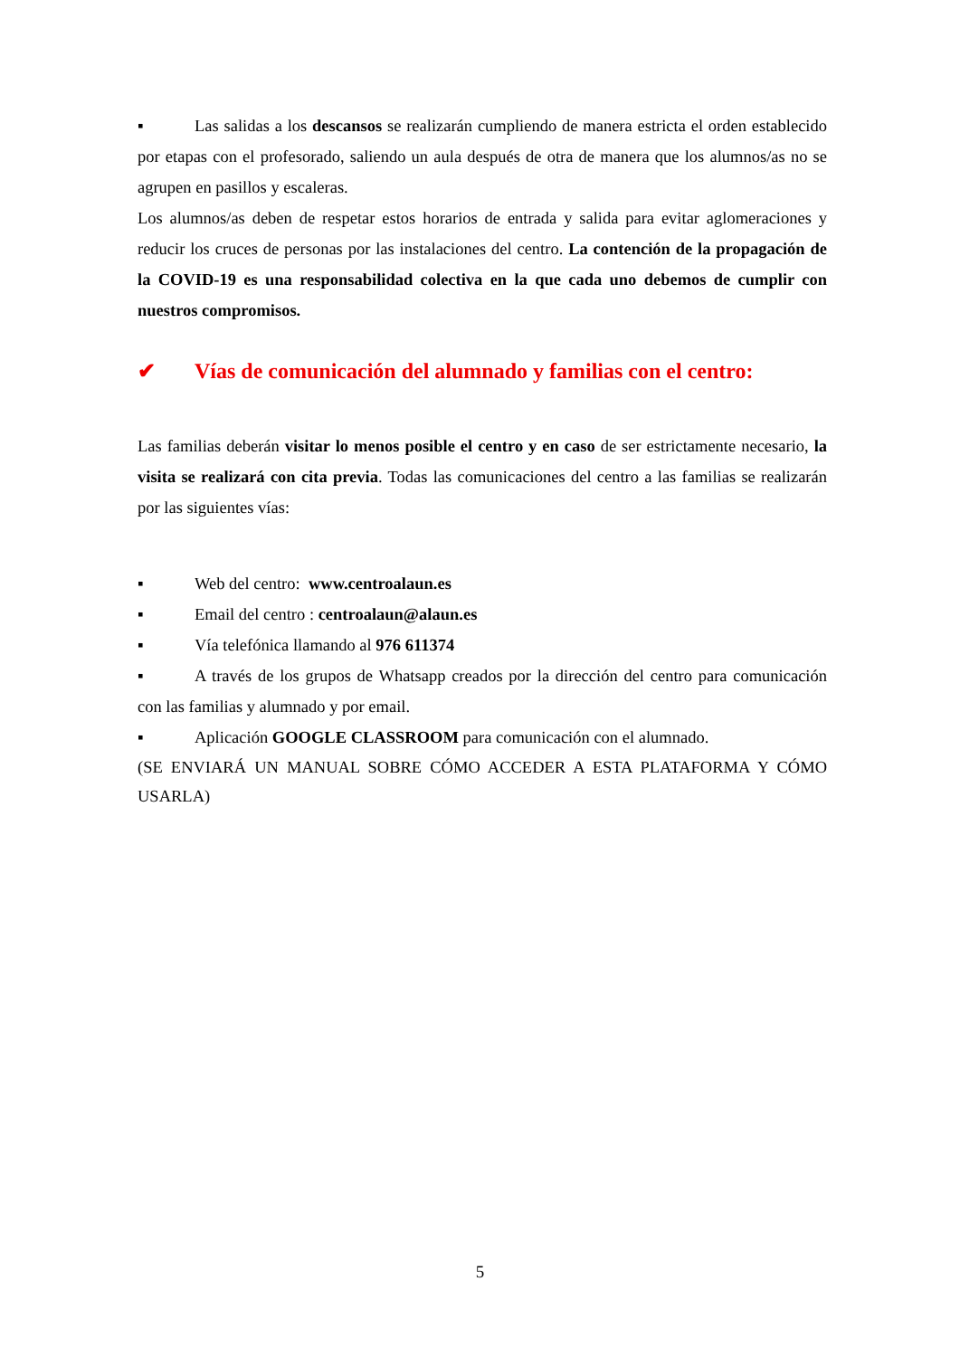▪ Las salidas a los descansos se realizarán cumpliendo de manera estricta el orden establecido por etapas con el profesorado, saliendo un aula después de otra de manera que los alumnos/as no se agrupen en pasillos y escaleras.
Los alumnos/as deben de respetar estos horarios de entrada y salida para evitar aglomeraciones y reducir los cruces de personas por las instalaciones del centro. La contención de la propagación de la COVID-19 es una responsabilidad colectiva en la que cada uno debemos de cumplir con nuestros compromisos.
✔ Vías de comunicación del alumnado y familias con el centro:
Las familias deberán visitar lo menos posible el centro y en caso de ser estrictamente necesario, la visita se realizará con cita previa. Todas las comunicaciones del centro a las familias se realizarán por las siguientes vías:
▪ Web del centro: www.centroalaun.es
▪ Email del centro : centroalaun@alaun.es
▪ Vía telefónica llamando al 976 611374
▪ A través de los grupos de Whatsapp creados por la dirección del centro para comunicación con las familias y alumnado y por email.
▪ Aplicación GOOGLE CLASSROOM para comunicación con el alumnado.
(SE ENVIARÁ UN MANUAL SOBRE CÓMO ACCEDER A ESTA PLATAFORMA Y CÓMO USARLA)
5